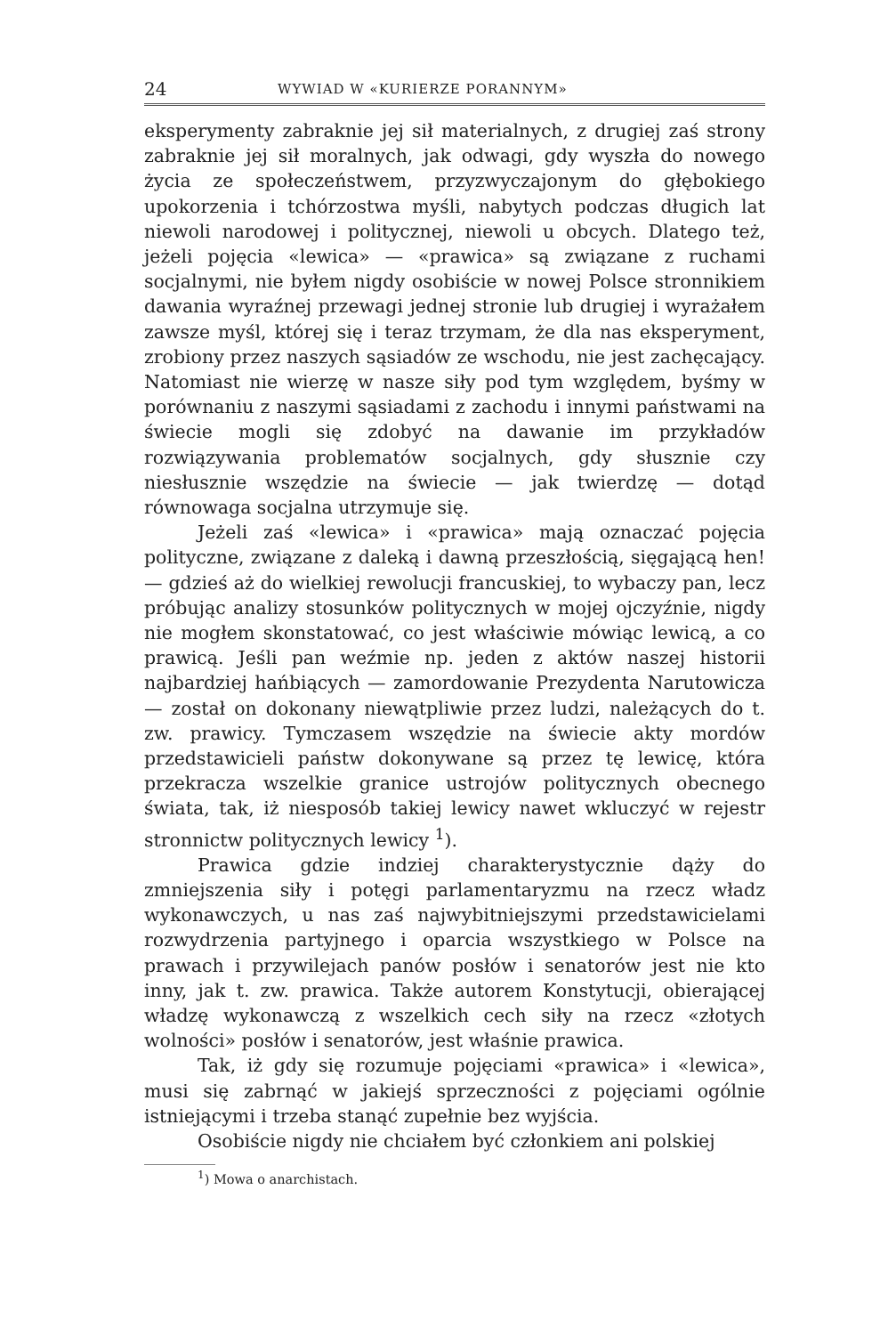24 WYWIAD W «KURIERZE PORANNYM»
eksperymenty zabraknie jej sił materialnych, z drugiej zaś strony zabraknie jej sił moralnych, jak odwagi, gdy wyszła do nowego życia ze społeczeństwem, przyzwyczajonym do głębokiego upokorzenia i tchórzostwa myśli, nabytych podczas długich lat niewoli narodowej i politycznej, niewoli u obcych. Dlatego też, jeżeli pojęcia «lewica» — «prawica» są związane z ruchami socjalnymi, nie byłem nigdy osobiście w nowej Polsce stronnikiem dawania wyraźnej przewagi jednej stronie lub drugiej i wyrażałem zawsze myśl, której się i teraz trzymam, że dla nas eksperyment, zrobiony przez naszych sąsiadów ze wschodu, nie jest zachęcający. Natomiast nie wierzę w nasze siły pod tym względem, byśmy w porównaniu z naszymi sąsiadami z zachodu i innymi państwami na świecie mogli się zdobyć na dawanie im przykładów rozwiązywania problematów socjalnych, gdy słusznie czy niesłusznie wszędzie na świecie — jak twierdzę — dotąd równowaga socjalna utrzymuje się.
Jeżeli zaś «lewica» i «prawica» mają oznaczać pojęcia polityczne, związane z daleką i dawną przeszłością, sięgającą hen! — gdzieś aż do wielkiej rewolucji francuskiej, to wybaczy pan, lecz próbując analizy stosunków politycznych w mojej ojczyźnie, nigdy nie mogłem skonstatować, co jest właściwie mówiąc lewicą, a co prawicą. Jeśli pan weźmie np. jeden z aktów naszej historii najbardziej hańbiących — zamordowanie Prezydenta Narutowicza — został on dokonany niewątpliwie przez ludzi, należących do t. zw. prawicy. Tymczasem wszędzie na świecie akty mordów przedstawicieli państw dokonywane są przez tę lewicę, która przekracza wszelkie granice ustrojów politycznych obecnego świata, tak, iż niesposób takiej lewicy nawet wkluczyć w rejestr stronnictw politycznych lewicy <sup>1</sup>).
Prawica gdzie indziej charakterystycznie dąży do zmniejszenia siły i potęgi parlamentaryzmu na rzecz władz wykonawczych, u nas zaś najwybitniejszymi przedstawicielami rozwydrzenia partyjnego i oparcia wszystkiego w Polsce na prawach i przywilejach panów posłów i senatorów jest nie kto inny, jak t. zw. prawica. Także autorem Konstytucji, obierającej władzę wykonawczą z wszelkich cech siły na rzecz «złotych wolności» posłów i senatorów, jest właśnie prawica.
Tak, iż gdy się rozumuje pojęciami «prawica» i «lewica», musi się zabrnąć w jakiejś sprzeczności z pojęciami ogólnie istniejącymi i trzeba stanąć zupełnie bez wyjścia.
Osobiście nigdy nie chciałem być członkiem ani polskiej
<sup>1</sup>) Mowa o anarchistach.